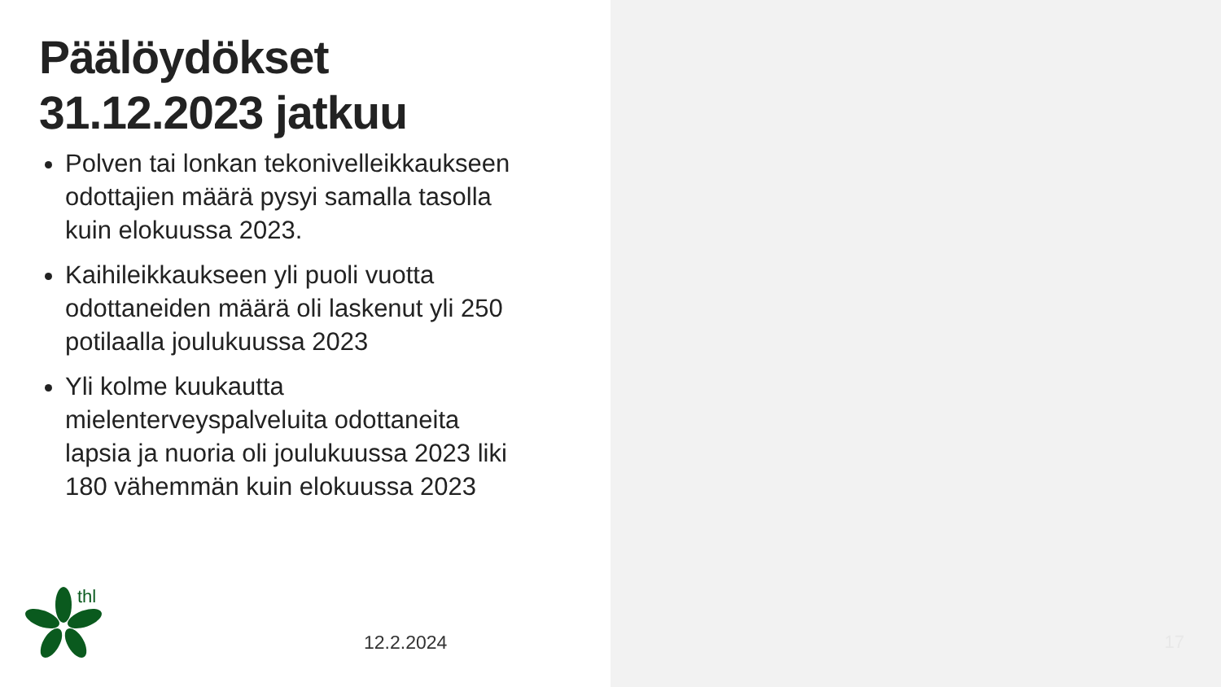Päälöydökset
31.12.2023 jatkuu
Polven tai lonkan tekonivelleikkaukseen odottajien määrä pysyi samalla tasolla kuin elokuussa 2023.
Kaihileikkaukseen yli puoli vuotta odottaneiden määrä oli laskenut yli 250 potilaalla joulukuussa 2023
Yli kolme kuukautta mielenterveyspalveluita odottaneita lapsia ja nuoria oli joulukuussa 2023 liki 180 vähemmän kuin elokuussa 2023
thl
12.2.2024
17